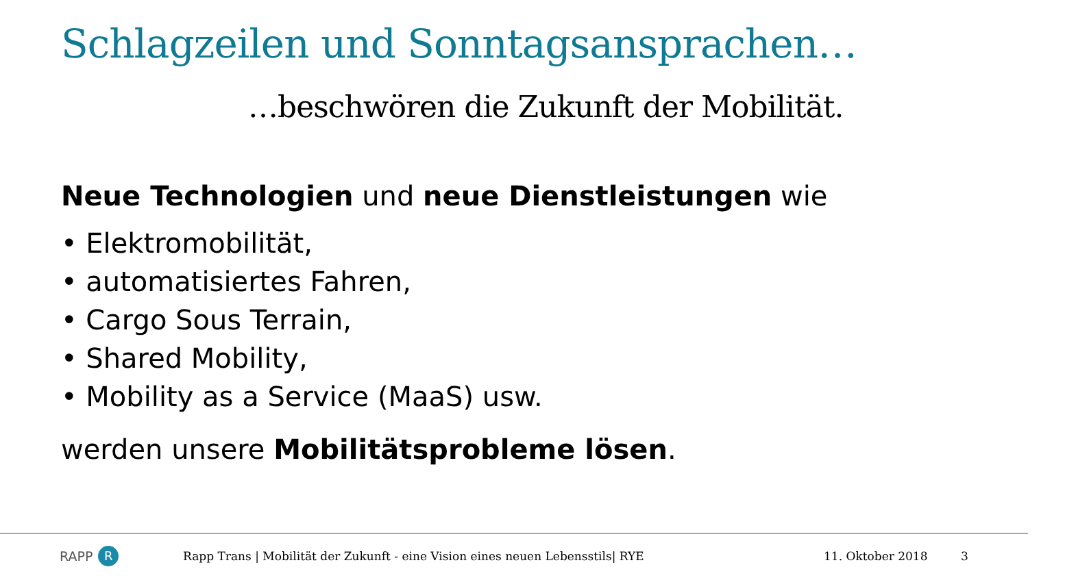Schlagzeilen und Sonntagsansprachen…
…beschwören die Zukunft der Mobilität.
Neue Technologien und neue Dienstleistungen wie
• Elektromobilität,
• automatisiertes Fahren,
• Cargo Sous Terrain,
• Shared Mobility,
• Mobility as a Service (MaaS) usw.
werden unsere Mobilitätsprobleme lösen.
RAPP R
Rapp Trans | Mobilität der Zukunft - eine Vision eines neuen Lebensstils| RYE 11. Oktober 2018 3